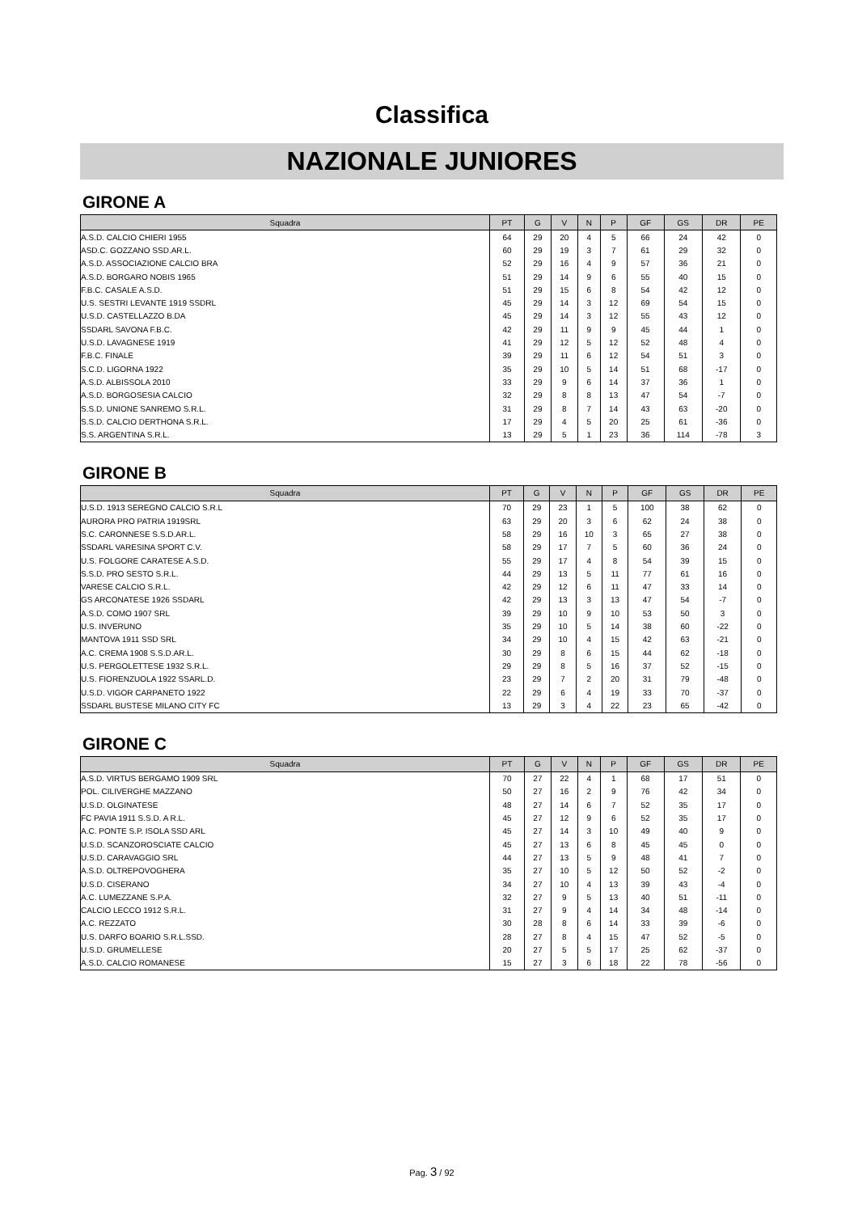Classifica
NAZIONALE JUNIORES
GIRONE A
| Squadra | PT | G | V | N | P | GF | GS | DR | PE |
| --- | --- | --- | --- | --- | --- | --- | --- | --- | --- |
| A.S.D. CALCIO CHIERI 1955 | 64 | 29 | 20 | 4 | 5 | 66 | 24 | 42 | 0 |
| ASD.C. GOZZANO SSD.AR.L. | 60 | 29 | 19 | 3 | 7 | 61 | 29 | 32 | 0 |
| A.S.D. ASSOCIAZIONE CALCIO BRA | 52 | 29 | 16 | 4 | 9 | 57 | 36 | 21 | 0 |
| A.S.D. BORGARO NOBIS 1965 | 51 | 29 | 14 | 9 | 6 | 55 | 40 | 15 | 0 |
| F.B.C. CASALE A.S.D. | 51 | 29 | 15 | 6 | 8 | 54 | 42 | 12 | 0 |
| U.S. SESTRI LEVANTE 1919 SSDRL | 45 | 29 | 14 | 3 | 12 | 69 | 54 | 15 | 0 |
| U.S.D. CASTELLAZZO B.DA | 45 | 29 | 14 | 3 | 12 | 55 | 43 | 12 | 0 |
| SSDARL SAVONA F.B.C. | 42 | 29 | 11 | 9 | 9 | 45 | 44 | 1 | 0 |
| U.S.D. LAVAGNESE 1919 | 41 | 29 | 12 | 5 | 12 | 52 | 48 | 4 | 0 |
| F.B.C. FINALE | 39 | 29 | 11 | 6 | 12 | 54 | 51 | 3 | 0 |
| S.C.D. LIGORNA 1922 | 35 | 29 | 10 | 5 | 14 | 51 | 68 | -17 | 0 |
| A.S.D. ALBISSOLA 2010 | 33 | 29 | 9 | 6 | 14 | 37 | 36 | 1 | 0 |
| A.S.D. BORGOSESIA CALCIO | 32 | 29 | 8 | 8 | 13 | 47 | 54 | -7 | 0 |
| S.S.D. UNIONE SANREMO S.R.L. | 31 | 29 | 8 | 7 | 14 | 43 | 63 | -20 | 0 |
| S.S.D. CALCIO DERTHONA S.R.L. | 17 | 29 | 4 | 5 | 20 | 25 | 61 | -36 | 0 |
| S.S. ARGENTINA S.R.L. | 13 | 29 | 5 | 1 | 23 | 36 | 114 | -78 | 3 |
GIRONE B
| Squadra | PT | G | V | N | P | GF | GS | DR | PE |
| --- | --- | --- | --- | --- | --- | --- | --- | --- | --- |
| U.S.D. 1913 SEREGNO CALCIO S.R.L | 70 | 29 | 23 | 1 | 5 | 100 | 38 | 62 | 0 |
| AURORA PRO PATRIA 1919SRL | 63 | 29 | 20 | 3 | 6 | 62 | 24 | 38 | 0 |
| S.C. CARONNESE S.S.D.AR.L. | 58 | 29 | 16 | 10 | 3 | 65 | 27 | 38 | 0 |
| SSDARL VARESINA SPORT C.V. | 58 | 29 | 17 | 7 | 5 | 60 | 36 | 24 | 0 |
| U.S. FOLGORE CARATESE A.S.D. | 55 | 29 | 17 | 4 | 8 | 54 | 39 | 15 | 0 |
| S.S.D. PRO SESTO S.R.L. | 44 | 29 | 13 | 5 | 11 | 77 | 61 | 16 | 0 |
| VARESE CALCIO S.R.L. | 42 | 29 | 12 | 6 | 11 | 47 | 33 | 14 | 0 |
| GS ARCONATESE 1926 SSDARL | 42 | 29 | 13 | 3 | 13 | 47 | 54 | -7 | 0 |
| A.S.D. COMO 1907 SRL | 39 | 29 | 10 | 9 | 10 | 53 | 50 | 3 | 0 |
| U.S. INVERUNO | 35 | 29 | 10 | 5 | 14 | 38 | 60 | -22 | 0 |
| MANTOVA 1911 SSD SRL | 34 | 29 | 10 | 4 | 15 | 42 | 63 | -21 | 0 |
| A.C. CREMA 1908 S.S.D.AR.L. | 30 | 29 | 8 | 6 | 15 | 44 | 62 | -18 | 0 |
| U.S. PERGOLETTESE 1932 S.R.L. | 29 | 29 | 8 | 5 | 16 | 37 | 52 | -15 | 0 |
| U.S. FIORENZUOLA 1922 SSARL.D. | 23 | 29 | 7 | 2 | 20 | 31 | 79 | -48 | 0 |
| U.S.D. VIGOR CARPANETO 1922 | 22 | 29 | 6 | 4 | 19 | 33 | 70 | -37 | 0 |
| SSDARL BUSTESE MILANO CITY FC | 13 | 29 | 3 | 4 | 22 | 23 | 65 | -42 | 0 |
GIRONE C
| Squadra | PT | G | V | N | P | GF | GS | DR | PE |
| --- | --- | --- | --- | --- | --- | --- | --- | --- | --- |
| A.S.D. VIRTUS BERGAMO 1909 SRL | 70 | 27 | 22 | 4 | 1 | 68 | 17 | 51 | 0 |
| POL. CILIVERGHE MAZZANO | 50 | 27 | 16 | 2 | 9 | 76 | 42 | 34 | 0 |
| U.S.D. OLGINATESE | 48 | 27 | 14 | 6 | 7 | 52 | 35 | 17 | 0 |
| FC PAVIA 1911 S.S.D. A R.L. | 45 | 27 | 12 | 9 | 6 | 52 | 35 | 17 | 0 |
| A.C. PONTE S.P. ISOLA SSD ARL | 45 | 27 | 14 | 3 | 10 | 49 | 40 | 9 | 0 |
| U.S.D. SCANZOROSCIATE CALCIO | 45 | 27 | 13 | 6 | 8 | 45 | 45 | 0 | 0 |
| U.S.D. CARAVAGGIO SRL | 44 | 27 | 13 | 5 | 9 | 48 | 41 | 7 | 0 |
| A.S.D. OLTREPOVOGHERA | 35 | 27 | 10 | 5 | 12 | 50 | 52 | -2 | 0 |
| U.S.D. CISERANO | 34 | 27 | 10 | 4 | 13 | 39 | 43 | -4 | 0 |
| A.C. LUMEZZANE S.P.A. | 32 | 27 | 9 | 5 | 13 | 40 | 51 | -11 | 0 |
| CALCIO LECCO 1912 S.R.L. | 31 | 27 | 9 | 4 | 14 | 34 | 48 | -14 | 0 |
| A.C. REZZATO | 30 | 28 | 8 | 6 | 14 | 33 | 39 | -6 | 0 |
| U.S. DARFO BOARIO S.R.L.SSD. | 28 | 27 | 8 | 4 | 15 | 47 | 52 | -5 | 0 |
| U.S.D. GRUMELLESE | 20 | 27 | 5 | 5 | 17 | 25 | 62 | -37 | 0 |
| A.S.D. CALCIO ROMANESE | 15 | 27 | 3 | 6 | 18 | 22 | 78 | -56 | 0 |
Pag. 3 / 92